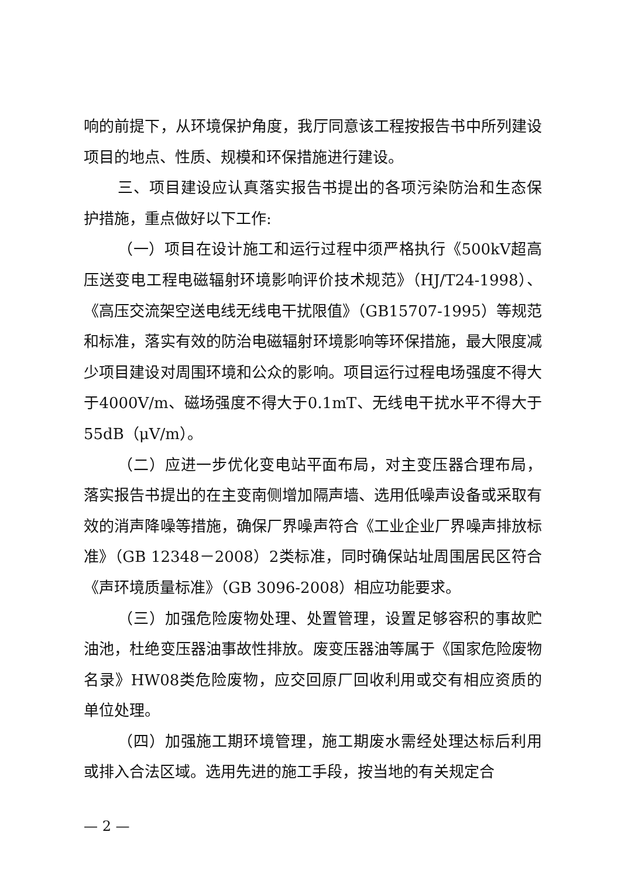响的前提下，从环境保护角度，我厅同意该工程按报告书中所列建设项目的地点、性质、规模和环保措施进行建设。
三、项目建设应认真落实报告书提出的各项污染防治和生态保护措施，重点做好以下工作:
（一）项目在设计施工和运行过程中须严格执行《500kV超高压送变电工程电磁辐射环境影响评价技术规范》（HJ/T24-1998）、《高压交流架空送电线无线电干扰限值》（GB15707-1995）等规范和标准，落实有效的防治电磁辐射环境影响等环保措施，最大限度减少项目建设对周围环境和公众的影响。项目运行过程电场强度不得大于4000V/m、磁场强度不得大于0.1mT、无线电干扰水平不得大于55dB（μV/m）。
（二）应进一步优化变电站平面布局，对主变压器合理布局，落实报告书提出的在主变南侧增加隔声墙、选用低噪声设备或采取有效的消声降噪等措施，确保厂界噪声符合《工业企业厂界噪声排放标准》（GB 12348－2008）2类标准，同时确保站址周围居民区符合《声环境质量标准》（GB 3096-2008）相应功能要求。
（三）加强危险废物处理、处置管理，设置足够容积的事故贮油池，杜绝变压器油事故性排放。废变压器油等属于《国家危险废物名录》HW08类危险废物，应交回原厂回收利用或交有相应资质的单位处理。
（四）加强施工期环境管理，施工期废水需经处理达标后利用或排入合法区域。选用先进的施工手段，按当地的有关规定合
— 2 —